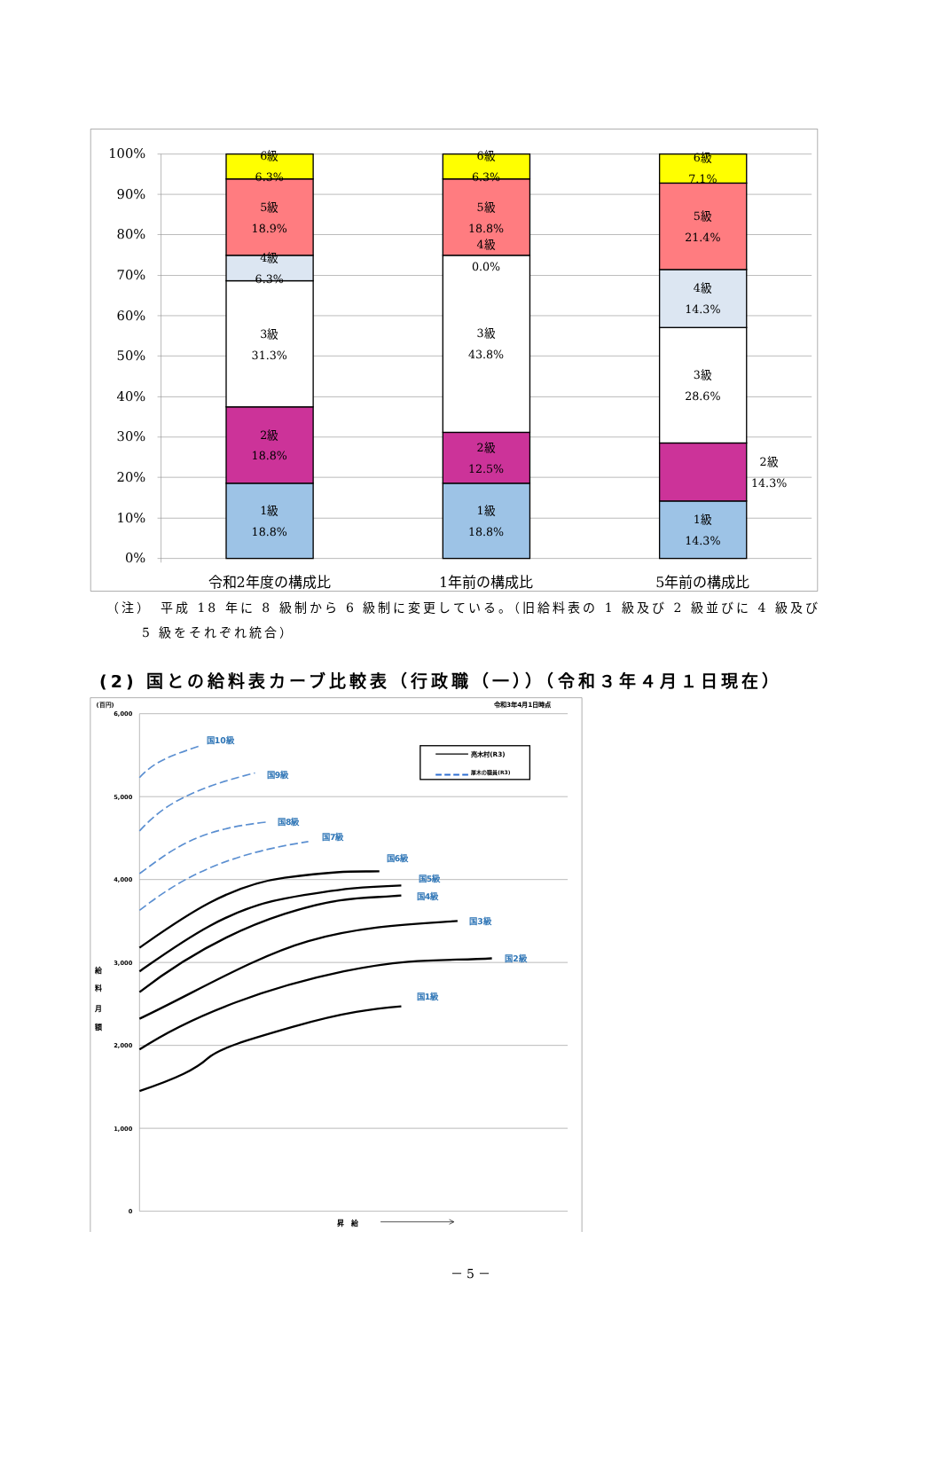100%
90%
80%
70%
60%
50%
40%
30%
20%
10%
0%
6級
6.3%
5級
18.9%
4級
6.3%
3級
31.3%
2級
18.8%
1級
18.8%
6級
6.3%
5級
18.8%
4級
0.0%
3級
43.8%
2級
12.5%
1級
18.8%
6級
7.1%
5級
21.4%
4級
14.3%
3級
28.6%
2級
14.3%
1級
14.3%
令和2年度の構成比
1年前の構成比
5年前の構成比
（注）　平成 18 年に 8 級制から 6 級制に変更している。（旧給料表の 1 級及び 2 級並びに 4 級及び
5 級をそれぞれ統合）
(2) 国との給料表カーブ比較表（行政職（一））（令和３年４月１日現在）
6,000
5,000
4,000
3,000
2,000
1,000
0
(百円)
令和3年4月1日時点
給
料
月
額
昇　給
亮木村(R3)
厚木の職員(R3)
国10級
国9級
国8級
国7級
国6級
国5級
国4級
国3級
国2級
国1級
－ 5 －